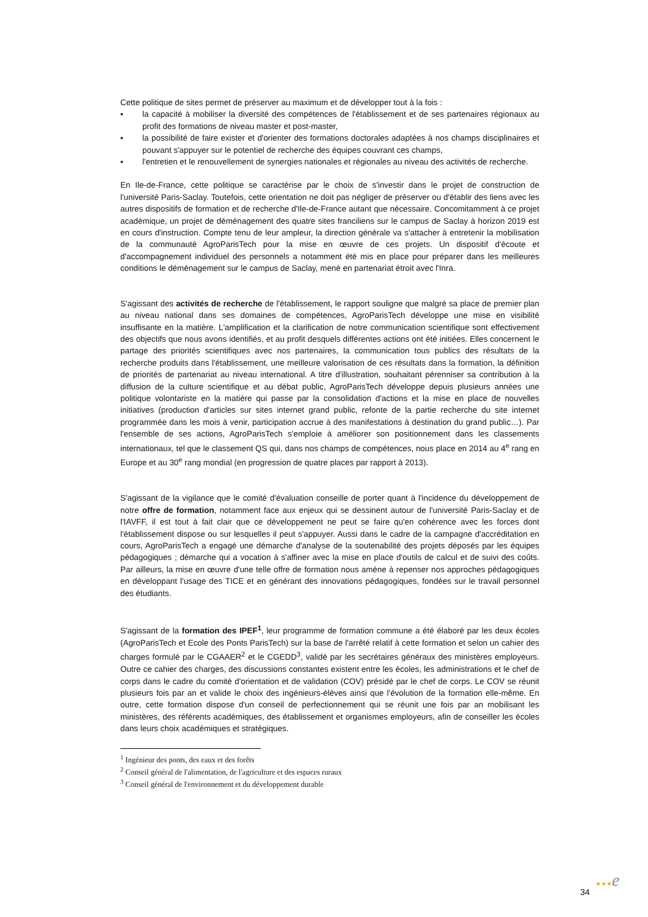Cette politique de sites permet de préserver au maximum et de développer tout à la fois :
▪ la capacité à mobiliser la diversité des compétences de l'établissement et de ses partenaires régionaux au profit des formations de niveau master et post-master,
▪ la possibilité de faire exister et d'orienter des formations doctorales adaptées à nos champs disciplinaires et pouvant s'appuyer sur le potentiel de recherche des équipes couvrant ces champs,
▪ l'entretien et le renouvellement de synergies nationales et régionales au niveau des activités de recherche.
En Ile-de-France, cette politique se caractérise par le choix de s'investir dans le projet de construction de l'université Paris-Saclay. Toutefois, cette orientation ne doit pas négliger de préserver ou d'établir des liens avec les autres dispositifs de formation et de recherche d'Ile-de-France autant que nécessaire. Concomitamment à ce projet académique, un projet de déménagement des quatre sites franciliens sur le campus de Saclay à horizon 2019 est en cours d'instruction. Compte tenu de leur ampleur, la direction générale va s'attacher à entretenir la mobilisation de la communauté AgroParisTech pour la mise en œuvre de ces projets. Un dispositif d'écoute et d'accompagnement individuel des personnels a notamment été mis en place pour préparer dans les meilleures conditions le déménagement sur le campus de Saclay, mené en partenariat étroit avec l'Inra.
S'agissant des activités de recherche de l'établissement, le rapport souligne que malgré sa place de premier plan au niveau national dans ses domaines de compétences, AgroParisTech développe une mise en visibilité insuffisante en la matière. L'amplification et la clarification de notre communication scientifique sont effectivement des objectifs que nous avons identifiés, et au profit desquels différentes actions ont été initiées. Elles concernent le partage des priorités scientifiques avec nos partenaires, la communication tous publics des résultats de la recherche produits dans l'établissement, une meilleure valorisation de ces résultats dans la formation, la définition de priorités de partenariat au niveau international. A titre d'illustration, souhaitant pérenniser sa contribution à la diffusion de la culture scientifique et au débat public, AgroParisTech développe depuis plusieurs années une politique volontariste en la matière qui passe par la consolidation d'actions et la mise en place de nouvelles initiatives (production d'articles sur sites internet grand public, refonte de la partie recherche du site internet programmée dans les mois à venir, participation accrue à des manifestations à destination du grand public…). Par l'ensemble de ses actions, AgroParisTech s'emploie à améliorer son positionnement dans les classements internationaux, tel que le classement QS qui, dans nos champs de compétences, nous place en 2014 au 4<sup>e</sup> rang en Europe et au 30<sup>e</sup> rang mondial (en progression de quatre places par rapport à 2013).
S'agissant de la vigilance que le comité d'évaluation conseille de porter quant à l'incidence du développement de notre offre de formation, notamment face aux enjeux qui se dessinent autour de l'université Paris-Saclay et de l'IAVFF, il est tout à fait clair que ce développement ne peut se faire qu'en cohérence avec les forces dont l'établissement dispose ou sur lesquelles il peut s'appuyer. Aussi dans le cadre de la campagne d'accréditation en cours, AgroParisTech a engagé une démarche d'analyse de la soutenabilité des projets déposés par les équipes pédagogiques ; démarche qui a vocation à s'affiner avec la mise en place d'outils de calcul et de suivi des coûts. Par ailleurs, la mise en œuvre d'une telle offre de formation nous amène à repenser nos approches pédagogiques en développant l'usage des TICE et en générant des innovations pédagogiques, fondées sur le travail personnel des étudiants.
S'agissant de la formation des IPEF<sup>1</sup>, leur programme de formation commune a été élaboré par les deux écoles (AgroParisTech et Ecole des Ponts ParisTech) sur la base de l'arrêté relatif à cette formation et selon un cahier des charges formulé par le CGAAER<sup>2</sup> et le CGEDD<sup>3</sup>, validé par les secrétaires généraux des ministères employeurs. Outre ce cahier des charges, des discussions constantes existent entre les écoles, les administrations et le chef de corps dans le cadre du comité d'orientation et de validation (COV) présidé par le chef de corps. Le COV se réunit plusieurs fois par an et valide le choix des ingénieurs-élèves ainsi que l'évolution de la formation elle-même. En outre, cette formation dispose d'un conseil de perfectionnement qui se réunit une fois par an mobilisant les ministères, des référents académiques, des établissement et organismes employeurs, afin de conseiller les écoles dans leurs choix académiques et stratégiques.
<sup>1</sup> Ingénieur des ponts, des eaux et des forêts
<sup>2</sup> Conseil général de l'alimentation, de l'agriculture et des espaces ruraux
<sup>3</sup> Conseil général de l'environnement et du développement durable
34 ★★★e